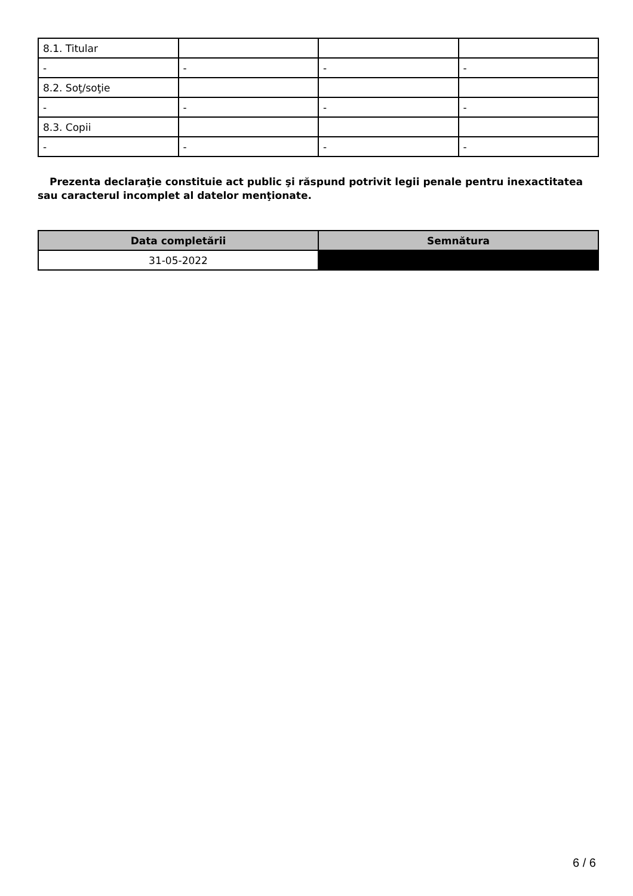| 8.1. Titular | | | |
| - | - | - | - |
| 8.2. Soţ/soţie | | | |
| - | - | - | - |
| 8.3. Copii | | | |
| - | - | - | - |
Prezenta declaraţie constituie act public şi răspund potrivit legii penale pentru inexactitatea sau caracterul incomplet al datelor menţionate.
| Data completării | Semnătura |
| --- | --- |
| 31-05-2022 | |
6 / 6